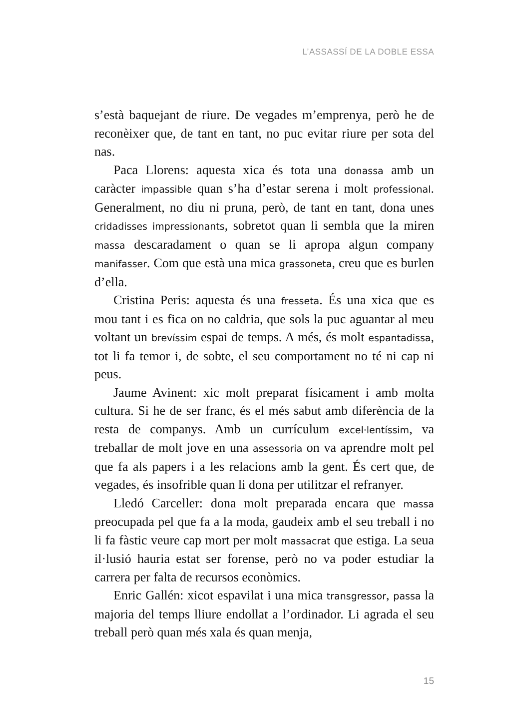L’ASSASSÍ DE LA DOBLE ESSA
s’està baquejant de riure. De vegades m’emprenya, però he de reconèixer que, de tant en tant, no puc evitar riure per sota del nas.
Paca Llorens: aquesta xica és tota una donassa amb un caràcter impassible quan s’ha d’estar serena i molt professional. Generalment, no diu ni pruna, però, de tant en tant, dona unes cridadisses impressionants, sobretot quan li sembla que la miren massa descaradament o quan se li apropa algun company manifasser. Com que està una mica grassoneta, creu que es burlen d’ella.
Cristina Peris: aquesta és una fresseta. És una xica que es mou tant i es fica on no caldria, que sols la puc aguantar al meu voltant un brevíssim espai de temps. A més, és molt espantadissa, tot li fa temor i, de sobte, el seu comportament no té ni cap ni peus.
Jaume Avinent: xic molt preparat físicament i amb molta cultura. Si he de ser franc, és el més sabut amb diferència de la resta de companys. Amb un currículum excel·lentíssim, va treballar de molt jove en una assessoria on va aprendre molt pel que fa als papers i a les relacions amb la gent. És cert que, de vegades, és insofrible quan li dona per utilitzar el refranyer.
Lledó Carceller: dona molt preparada encara que massa preocupada pel que fa a la moda, gaudeix amb el seu treball i no li fa fàstic veure cap mort per molt massacrat que estiga. La seua il·lusió hauria estat ser forense, però no va poder estudiar la carrera per falta de recursos econòmics.
Enric Gallén: xicot espavilat i una mica transgressor, passa la majoria del temps lliure endollat a l’ordinador. Li agrada el seu treball però quan més xala és quan menja,
15